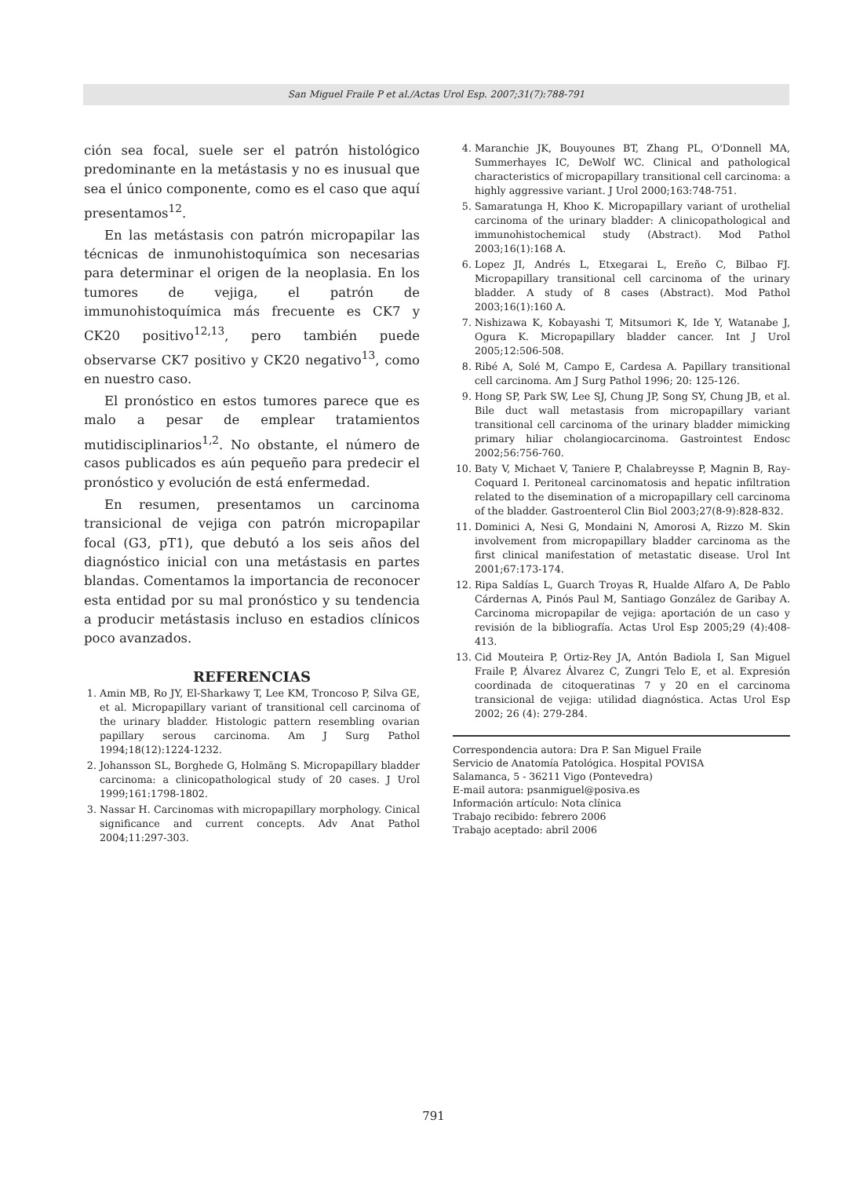San Miguel Fraile P et al./Actas Urol Esp. 2007;31(7):788-791
ción sea focal, suele ser el patrón histológico predominante en la metástasis y no es inusual que sea el único componente, como es el caso que aquí presentamos<sup>12</sup>.
En las metástasis con patrón micropapilar las técnicas de inmunohistoquímica son necesarias para determinar el origen de la neoplasia. En los tumores de vejiga, el patrón de immunohistoquímica más frecuente es CK7 y CK20 positivo<sup>12,13</sup>, pero también puede observarse CK7 positivo y CK20 negativo<sup>13</sup>, como en nuestro caso.
El pronóstico en estos tumores parece que es malo a pesar de emplear tratamientos mutidisciplinarios<sup>1,2</sup>. No obstante, el número de casos publicados es aún pequeño para predecir el pronóstico y evolución de está enfermedad.
En resumen, presentamos un carcinoma transicional de vejiga con patrón micropapilar focal (G3, pT1), que debutó a los seis años del diagnóstico inicial con una metástasis en partes blandas. Comentamos la importancia de reconocer esta entidad por su mal pronóstico y su tendencia a producir metástasis incluso en estadios clínicos poco avanzados.
REFERENCIAS
1. Amin MB, Ro JY, El-Sharkawy T, Lee KM, Troncoso P, Silva GE, et al. Micropapillary variant of transitional cell carcinoma of the urinary bladder. Histologic pattern resembling ovarian papillary serous carcinoma. Am J Surg Pathol 1994;18(12):1224-1232.
2. Johansson SL, Borghede G, Holmäng S. Micropapillary bladder carcinoma: a clinicopathological study of 20 cases. J Urol 1999;161:1798-1802.
3. Nassar H. Carcinomas with micropapillary morphology. Cinical significance and current concepts. Adv Anat Pathol 2004;11:297-303.
4. Maranchie JK, Bouyounes BT, Zhang PL, O'Donnell MA, Summerhayes IC, DeWolf WC. Clinical and pathological characteristics of micropapillary transitional cell carcinoma: a highly aggressive variant. J Urol 2000;163:748-751.
5. Samaratunga H, Khoo K. Micropapillary variant of urothelial carcinoma of the urinary bladder: A clinicopathological and immunohistochemical study (Abstract). Mod Pathol 2003;16(1):168 A.
6. Lopez JI, Andrés L, Etxegarai L, Ereño C, Bilbao FJ. Micropapillary transitional cell carcinoma of the urinary bladder. A study of 8 cases (Abstract). Mod Pathol 2003;16(1):160 A.
7. Nishizawa K, Kobayashi T, Mitsumori K, Ide Y, Watanabe J, Ogura K. Micropapillary bladder cancer. Int J Urol 2005;12:506-508.
8. Ribé A, Solé M, Campo E, Cardesa A. Papillary transitional cell carcinoma. Am J Surg Pathol 1996; 20: 125-126.
9. Hong SP, Park SW, Lee SJ, Chung JP, Song SY, Chung JB, et al. Bile duct wall metastasis from micropapillary variant transitional cell carcinoma of the urinary bladder mimicking primary hiliar cholangiocarcinoma. Gastrointest Endosc 2002;56:756-760.
10. Baty V, Michaet V, Taniere P, Chalabreysse P, Magnin B, Ray-Coquard I. Peritoneal carcinomatosis and hepatic infiltration related to the disemination of a micropapillary cell carcinoma of the bladder. Gastroenterol Clin Biol 2003;27(8-9):828-832.
11. Dominici A, Nesi G, Mondaini N, Amorosi A, Rizzo M. Skin involvement from micropapillary bladder carcinoma as the first clinical manifestation of metastatic disease. Urol Int 2001;67:173-174.
12. Ripa Saldías L, Guarch Troyas R, Hualde Alfaro A, De Pablo Cárdernas A, Pinós Paul M, Santiago González de Garibay A. Carcinoma micropapilar de vejiga: aportación de un caso y revisión de la bibliografía. Actas Urol Esp 2005;29 (4):408-413.
13. Cid Mouteira P, Ortiz-Rey JA, Antón Badiola I, San Miguel Fraile P, Álvarez Álvarez C, Zungri Telo E, et al. Expresión coordinada de citoqueratinas 7 y 20 en el carcinoma transicional de vejiga: utilidad diagnóstica. Actas Urol Esp 2002; 26 (4): 279-284.
Correspondencia autora: Dra P. San Miguel Fraile
Servicio de Anatomía Patológica. Hospital POVISA
Salamanca, 5 - 36211 Vigo (Pontevedra)
E-mail autora: psanmiguel@posiva.es
Información artículo: Nota clínica
Trabajo recibido: febrero 2006
Trabajo aceptado: abril 2006
791